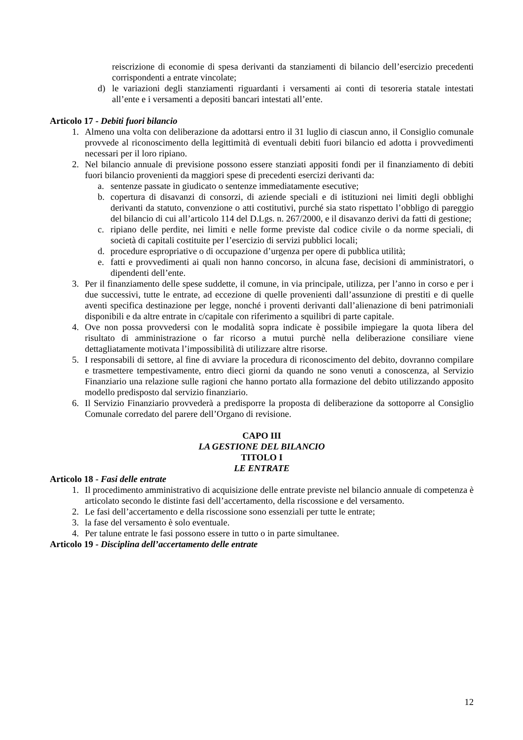reiscrizione di economie di spesa derivanti da stanziamenti di bilancio dell’esercizio precedenti corrispondenti a entrate vincolate;
d) le variazioni degli stanziamenti riguardanti i versamenti ai conti di tesoreria statale intestati all’ente e i versamenti a depositi bancari intestati all’ente.
Articolo 17 - Debiti fuori bilancio
1. Almeno una volta con deliberazione da adottarsi entro il 31 luglio di ciascun anno, il Consiglio comunale provvede al riconoscimento della legittimità di eventuali debiti fuori bilancio ed adotta i provvedimenti necessari per il loro ripiano.
2. Nel bilancio annuale di previsione possono essere stanziati appositi fondi per il finanziamento di debiti fuori bilancio provenienti da maggiori spese di precedenti esercizi derivanti da:
a. sentenze passate in giudicato o sentenze immediatamente esecutive;
b. copertura di disavanzi di consorzi, di aziende speciali e di istituzioni nei limiti degli obblighi derivanti da statuto, convenzione o atti costitutivi, purché sia stato rispettato l’obbligo di pareggio del bilancio di cui all’articolo 114 del D.Lgs. n. 267/2000, e il disavanzo derivi da fatti di gestione;
c. ripiano delle perdite, nei limiti e nelle forme previste dal codice civile o da norme speciali, di società di capitali costituite per l’esercizio di servizi pubblici locali;
d. procedure espropriative o di occupazione d’urgenza per opere di pubblica utilità;
e. fatti e provvedimenti ai quali non hanno concorso, in alcuna fase, decisioni di amministratori, o dipendenti dell’ente.
3. Per il finanziamento delle spese suddette, il comune, in via principale, utilizza, per l’anno in corso e per i due successivi, tutte le entrate, ad eccezione di quelle provenienti dall’assunzione di prestiti e di quelle aventi specifica destinazione per legge, nonché i proventi derivanti dall’alienazione di beni patrimoniali disponibili e da altre entrate in c/capitale con riferimento a squilibri di parte capitale.
4. Ove non possa provvedersi con le modalità sopra indicate è possibile impiegare la quota libera del risultato di amministrazione o far ricorso a mutui purchè nella deliberazione consiliare viene dettagliatamente motivata l’impossibilità di utilizzare altre risorse.
5. I responsabili di settore, al fine di avviare la procedura di riconoscimento del debito, dovranno compilare e trasmettere tempestivamente, entro dieci giorni da quando ne sono venuti a conoscenza, al Servizio Finanziario una relazione sulle ragioni che hanno portato alla formazione del debito utilizzando apposito modello predisposto dal servizio finanziario.
6. Il Servizio Finanziario provvederà a predisporre la proposta di deliberazione da sottoporre al Consiglio Comunale corredato del parere dell’Organo di revisione.
CAPO III
LA GESTIONE DEL BILANCIO
TITOLO I
LE ENTRATE
Articolo 18 - Fasi delle entrate
1. Il procedimento amministrativo di acquisizione delle entrate previste nel bilancio annuale di competenza è articolato secondo le distinte fasi dell’accertamento, della riscossione e del versamento.
2. Le fasi dell’accertamento e della riscossione sono essenziali per tutte le entrate;
3. la fase del versamento è solo eventuale.
4. Per talune entrate le fasi possono essere in tutto o in parte simultanee.
Articolo 19 - Disciplina dell’accertamento delle entrate
12